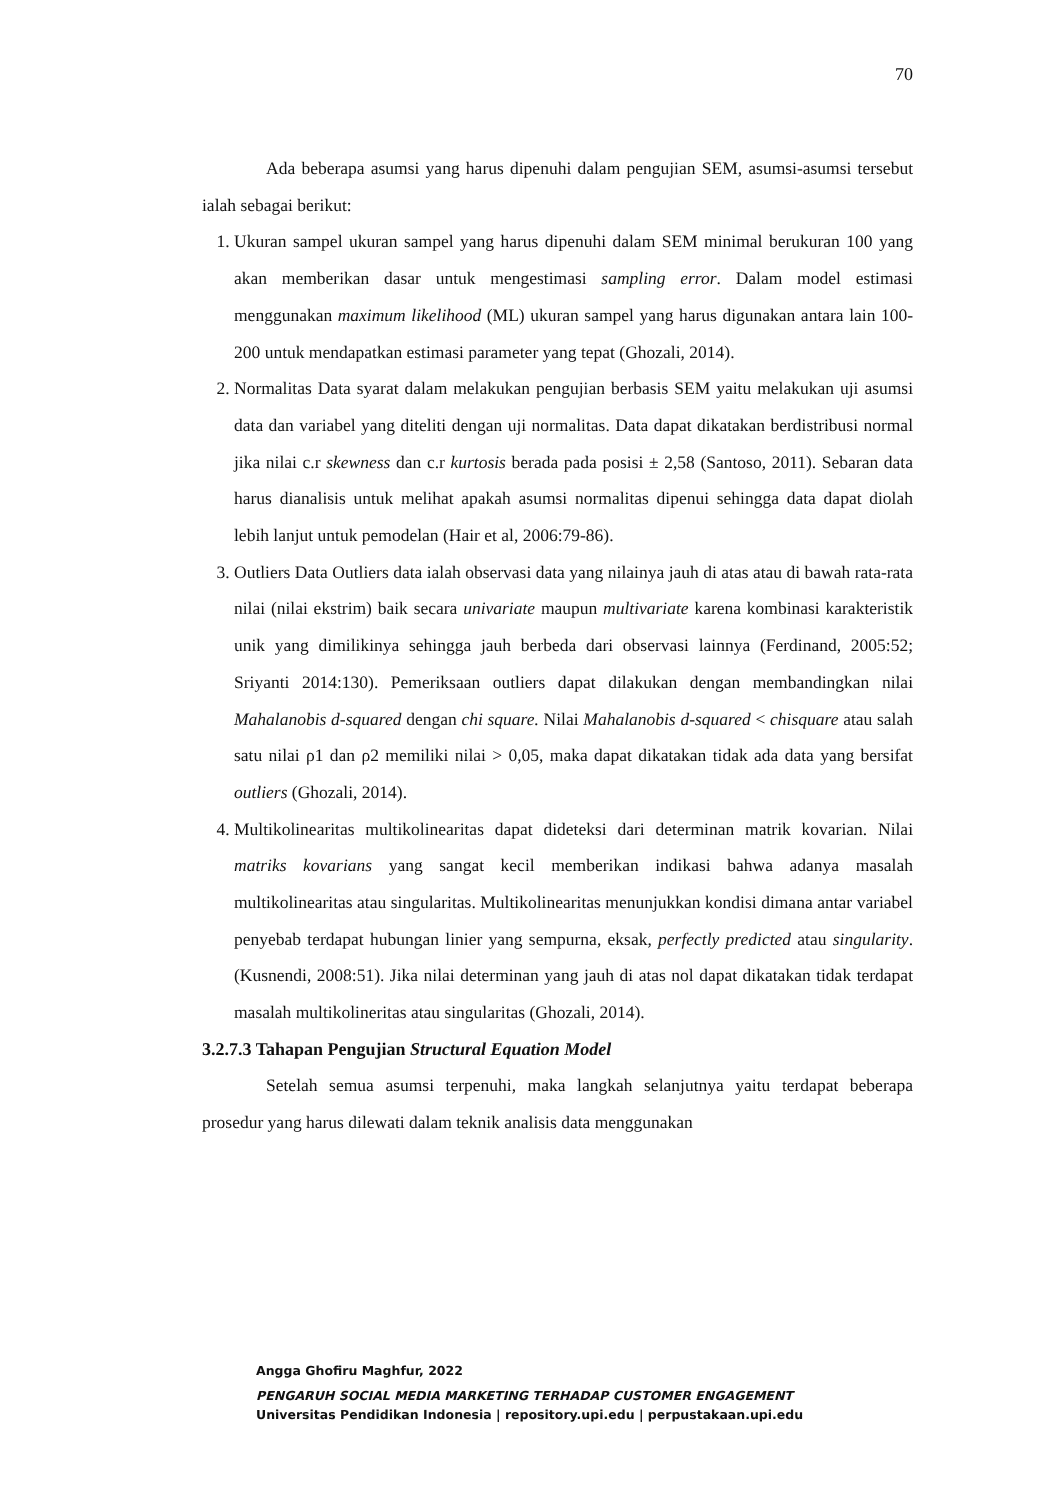70
Ada beberapa asumsi yang harus dipenuhi dalam pengujian SEM, asumsi-asumsi tersebut ialah sebagai berikut:
1. Ukuran sampel ukuran sampel yang harus dipenuhi dalam SEM minimal berukuran 100 yang akan memberikan dasar untuk mengestimasi sampling error. Dalam model estimasi menggunakan maximum likelihood (ML) ukuran sampel yang harus digunakan antara lain 100-200 untuk mendapatkan estimasi parameter yang tepat (Ghozali, 2014).
2. Normalitas Data syarat dalam melakukan pengujian berbasis SEM yaitu melakukan uji asumsi data dan variabel yang diteliti dengan uji normalitas. Data dapat dikatakan berdistribusi normal jika nilai c.r skewness dan c.r kurtosis berada pada posisi ± 2,58 (Santoso, 2011). Sebaran data harus dianalisis untuk melihat apakah asumsi normalitas dipenui sehingga data dapat diolah lebih lanjut untuk pemodelan (Hair et al, 2006:79-86).
3. Outliers Data Outliers data ialah observasi data yang nilainya jauh di atas atau di bawah rata-rata nilai (nilai ekstrim) baik secara univariate maupun multivariate karena kombinasi karakteristik unik yang dimilikinya sehingga jauh berbeda dari observasi lainnya (Ferdinand, 2005:52; Sriyanti 2014:130). Pemeriksaan outliers dapat dilakukan dengan membandingkan nilai Mahalanobis d-squared dengan chi square. Nilai Mahalanobis d-squared < chisquare atau salah satu nilai ρ1 dan ρ2 memiliki nilai > 0,05, maka dapat dikatakan tidak ada data yang bersifat outliers (Ghozali, 2014).
4. Multikolinearitas multikolinearitas dapat dideteksi dari determinan matrik kovarian. Nilai matriks kovarians yang sangat kecil memberikan indikasi bahwa adanya masalah multikolinearitas atau singularitas. Multikolinearitas menunjukkan kondisi dimana antar variabel penyebab terdapat hubungan linier yang sempurna, eksak, perfectly predicted atau singularity. (Kusnendi, 2008:51). Jika nilai determinan yang jauh di atas nol dapat dikatakan tidak terdapat masalah multikolineritas atau singularitas (Ghozali, 2014).
3.2.7.3 Tahapan Pengujian Structural Equation Model
Setelah semua asumsi terpenuhi, maka langkah selanjutnya yaitu terdapat beberapa prosedur yang harus dilewati dalam teknik analisis data menggunakan
Angga Ghofiru Maghfur, 2022
PENGARUH SOCIAL MEDIA MARKETING TERHADAP CUSTOMER ENGAGEMENT
Universitas Pendidikan Indonesia | repository.upi.edu | perpustakaan.upi.edu